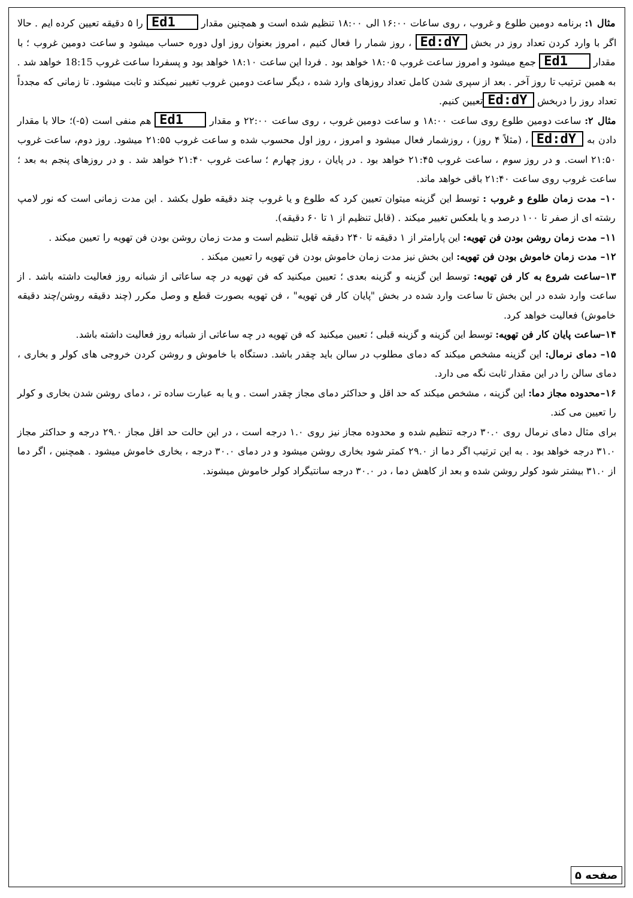مثال ۱: برنامه دومین طلوع و غروب ، روی ساعات ۱۶:۰۰ الی ۱۸:۰۰ تنظیم شده است و همچنین مقدار Ed1 را ۵ دقیقه تعیین کرده ایم . حالا اگر با وارد کردن تعداد روز در بخش Ed:dY ، روز شمار را فعال کنیم ، امروز بعنوان روز اول دوره حساب میشود و ساعت دومین غروب ؛ با مقدار Ed1 جمع میشود و امروز ساعت غروب ۱۸:۰۵ خواهد بود . فردا این ساعت ۱۸:۱۰ خواهد بود و پسفردا ساعت غروب 18:15 خواهد شد . به همین ترتیب تا روز آخر . بعد از سپری شدن کامل تعداد روزهای وارد شده ، دیگر ساعت دومین غروب تغییر نمیکند و ثابت میشود. تا زمانی که مجدداً تعداد روز را دربخش Ed:dY تعیین کنیم.
مثال ۲: ساعت دومین طلوع روی ساعت ۱۸:۰۰ و ساعت دومین غروب ، روی ساعت ۲۲:۰۰ و مقدار Ed1 هم منفی است (۵-)؛ حالا با مقدار دادن به Ed:dY ، (مثلاً ۴ روز) ، روزشمار فعال میشود و امروز ، روز اول محسوب شده و ساعت غروب ۲۱:۵۵ میشود. روز دوم، ساعت غروب ۲۱:۵۰ است. و در روز سوم ، ساعت غروب ۲۱:۴۵ خواهد بود . در پایان ، روز چهارم ؛ ساعت غروب ۲۱:۴۰ خواهد شد . و در روزهای پنجم به بعد ؛ ساعت غروب روی ساعت ۲۱:۴۰ باقی خواهد ماند.
۱۰– مدت زمان طلوع و غروب : توسط این گزینه میتوان تعیین کرد که طلوع و یا غروب چند دقیقه طول بکشد . این مدت زمانی است که نور لامپ رشته ای از صفر تا ۱۰۰ درصد و یا بلعکس تغییر میکند . (قابل تنظیم از ۱ تا ۶۰ دقیقه).
۱۱– مدت زمان روشن بودن فن تهویه: این پارامتر از ۱ دقیقه تا ۲۴۰ دقیقه قابل تنظیم است و مدت زمان روشن بودن فن تهویه را تعیین میکند .
۱۲– مدت زمان خاموش بودن فن تهویه: این بخش نیز مدت زمان خاموش بودن فن تهویه را تعیین میکند .
۱۳–ساعت شروع به کار فن تهویه: توسط این گزینه و گزینه بعدی ؛ تعیین میکنید که فن تهویه در چه ساعاتی از شبانه روز فعالیت داشته باشد . از ساعت وارد شده در این بخش تا ساعت وارد شده در بخش "پایان کار فن تهویه" ، فن تهویه بصورت قطع و وصل مکرر (چند دقیقه روشن/چند دقیقه خاموش) فعالیت خواهد کرد.
۱۴–ساعت پایان کار فن تهویه: توسط این گزینه و گزینه قبلی ؛ تعیین میکنید که فن تهویه در چه ساعاتی از شبانه روز فعالیت داشته باشد.
۱۵– دمای نرمال: این گزینه مشخص میکند که دمای مطلوب در سالن باید چقدر باشد. دستگاه با خاموش و روشن کردن خروجی های کولر و بخاری ، دمای سالن را در این مقدار ثابت نگه می دارد.
۱۶–محدوده مجاز دما: این گزینه ، مشخص میکند که حد اقل و حداکثر دمای مجاز چقدر است . و یا به عبارت ساده تر ، دمای روشن شدن بخاری و کولر را تعیین می کند.
برای مثال دمای نرمال روی ۳۰.۰ درجه تنظیم شده و محدوده مجاز نیز روی ۱.۰ درجه است ، در این حالت حد اقل مجاز ۲۹.۰ درجه و حداکثر مجاز ۳۱.۰ درجه خواهد بود . به این ترتیب اگر دما از ۲۹.۰ کمتر شود بخاری روشن میشود و در دمای ۳۰.۰ درجه ، بخاری خاموش میشود . همچنین ، اگر دما از ۳۱.۰ بیشتر شود کولر روشن شده و بعد از کاهش دما ، در ۳۰.۰ درجه سانتیگراد کولر خاموش میشوند.
صفحه ۵